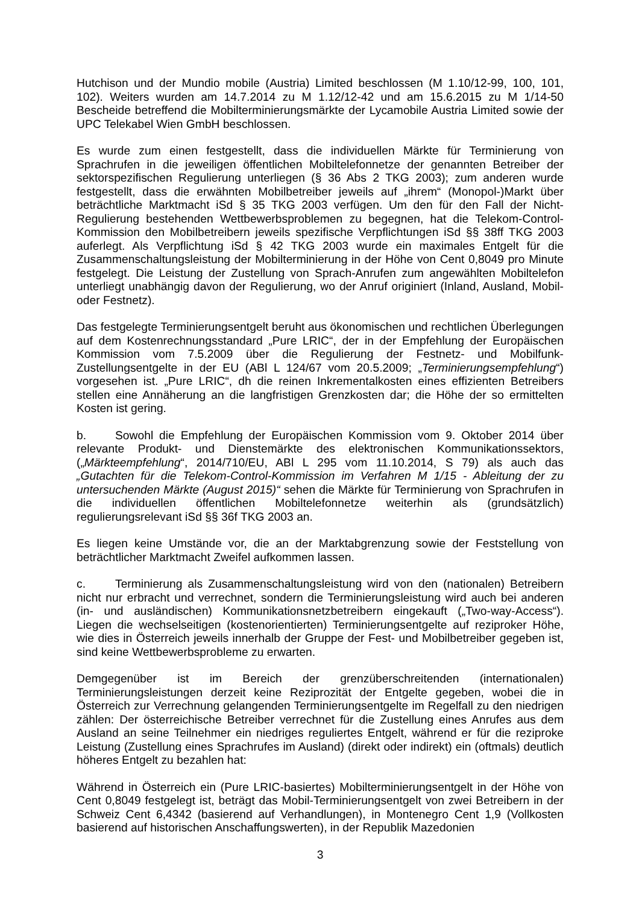Hutchison und der Mundio mobile (Austria) Limited beschlossen (M 1.10/12-99, 100, 101, 102). Weiters wurden am 14.7.2014 zu M 1.12/12-42 und am 15.6.2015 zu M 1/14-50 Bescheide betreffend die Mobilterminierungsmärkte der Lycamobile Austria Limited sowie der UPC Telekabel Wien GmbH beschlossen.
Es wurde zum einen festgestellt, dass die individuellen Märkte für Terminierung von Sprachrufen in die jeweiligen öffentlichen Mobiltelefonnetze der genannten Betreiber der sektorspezifischen Regulierung unterliegen (§ 36 Abs 2 TKG 2003); zum anderen wurde festgestellt, dass die erwähnten Mobilbetreiber jeweils auf „ihrem“ (Monopol-)Markt über beträchtliche Marktmacht iSd § 35 TKG 2003 verfügen. Um den für den Fall der Nicht-Regulierung bestehenden Wettbewerbsproblemen zu begegnen, hat die Telekom-Control-Kommission den Mobilbetreibern jeweils spezifische Verpflichtungen iSd §§ 38ff TKG 2003 auferlegt. Als Verpflichtung iSd § 42 TKG 2003 wurde ein maximales Entgelt für die Zusammenschaltungsleistung der Mobilterminierung in der Höhe von Cent 0,8049 pro Minute festgelegt. Die Leistung der Zustellung von Sprach-Anrufen zum angewählten Mobiltelefon unterliegt unabhängig davon der Regulierung, wo der Anruf originiert (Inland, Ausland, Mobil- oder Festnetz).
Das festgelegte Terminierungsentgelt beruht aus ökonomischen und rechtlichen Überlegungen auf dem Kostenrechnungsstandard „Pure LRIC“, der in der Empfehlung der Europäischen Kommission vom 7.5.2009 über die Regulierung der Festnetz- und Mobilfunk-Zustellungsentgelte in der EU (ABl L 124/67 vom 20.5.2009; „Terminierungsempfehlung“) vorgesehen ist. „Pure LRIC“, dh die reinen Inkrementalkosten eines effizienten Betreibers stellen eine Annäherung an die langfristigen Grenzkosten dar; die Höhe der so ermittelten Kosten ist gering.
b. Sowohl die Empfehlung der Europäischen Kommission vom 9. Oktober 2014 über relevante Produkt- und Dienstemärkte des elektronischen Kommunikationssektors, („Märkteempfehlung“, 2014/710/EU, ABl L 295 vom 11.10.2014, S 79) als auch das „Gutachten für die Telekom-Control-Kommission im Verfahren M 1/15 - Ableitung der zu untersuchenden Märkte (August 2015)“ sehen die Märkte für Terminierung von Sprachrufen in die individuellen öffentlichen Mobiltelefonnetze weiterhin als (grundsätzlich) regulierungsrelevant iSd §§ 36f TKG 2003 an.
Es liegen keine Umstände vor, die an der Marktabgrenzung sowie der Feststellung von beträchtlicher Marktmacht Zweifel aufkommen lassen.
c. Terminierung als Zusammenschaltungsleistung wird von den (nationalen) Betreibern nicht nur erbracht und verrechnet, sondern die Terminierungsleistung wird auch bei anderen (in- und ausländischen) Kommunikationsnetzbetreibern eingekauft („Two-way-Access“). Liegen die wechselseitigen (kostenorientierten) Terminierungsentgelte auf reziproker Höhe, wie dies in Österreich jeweils innerhalb der Gruppe der Fest- und Mobilbetreiber gegeben ist, sind keine Wettbewerbsprobleme zu erwarten.
Demgegenüber ist im Bereich der grenzüberschreitenden (internationalen) Terminierungsleistungen derzeit keine Reziprozität der Entgelte gegeben, wobei die in Österreich zur Verrechnung gelangenden Terminierungsentgelte im Regelfall zu den niedrigen zählen: Der österreichische Betreiber verrechnet für die Zustellung eines Anrufes aus dem Ausland an seine Teilnehmer ein niedriges reguliertes Entgelt, während er für die reziproke Leistung (Zustellung eines Sprachrufes im Ausland) (direkt oder indirekt) ein (oftmals) deutlich höheres Entgelt zu bezahlen hat:
Während in Österreich ein (Pure LRIC-basiertes) Mobilterminierungsentgelt in der Höhe von Cent 0,8049 festgelegt ist, beträgt das Mobil-Terminierungsentgelt von zwei Betreibern in der Schweiz Cent 6,4342 (basierend auf Verhandlungen), in Montenegro Cent 1,9 (Vollkosten basierend auf historischen Anschaffungswerten), in der Republik Mazedonien
3